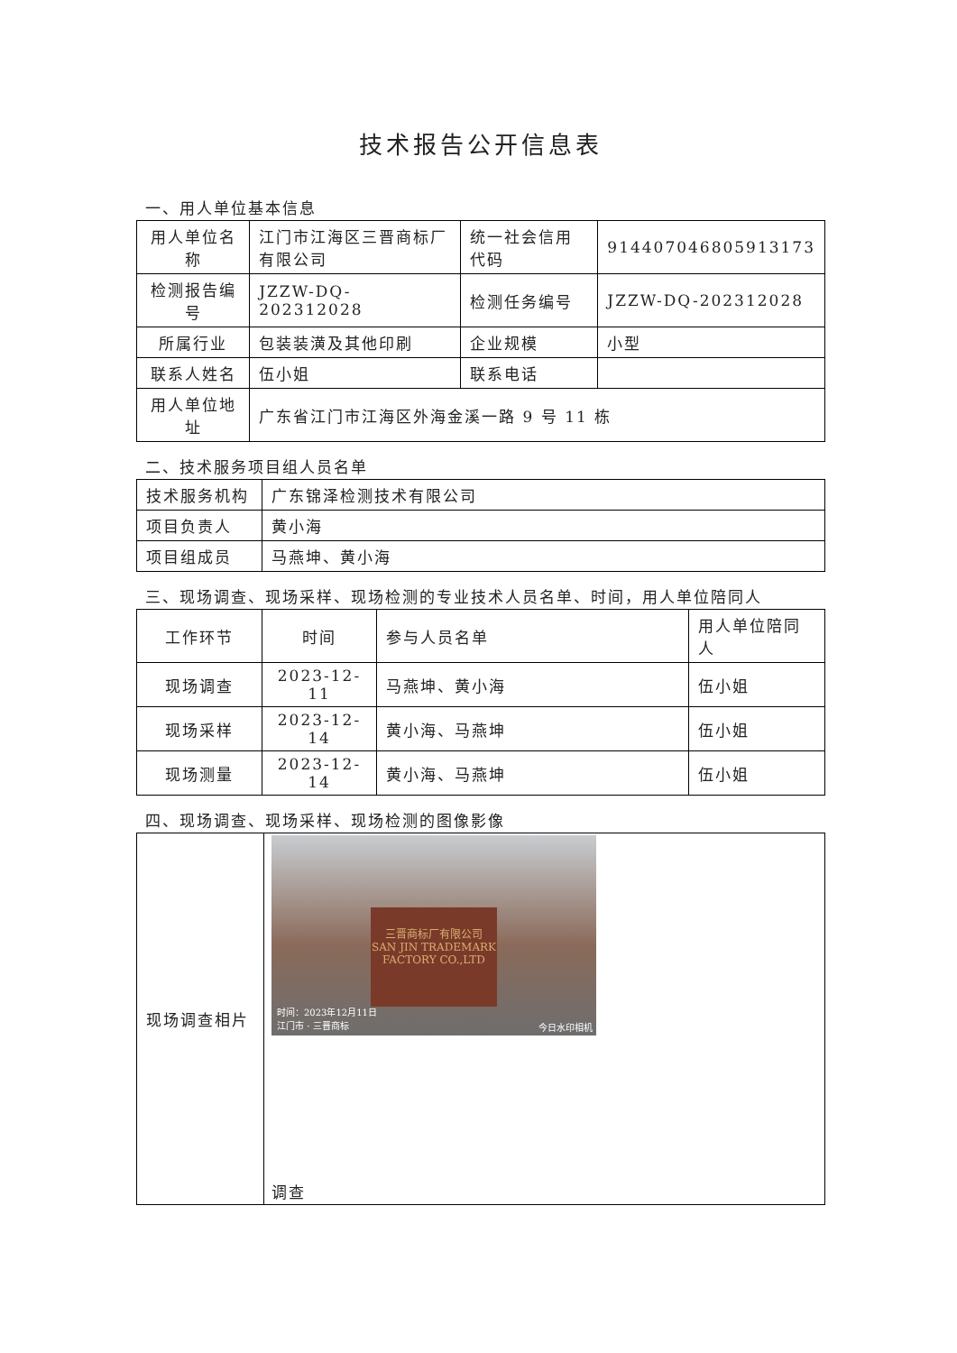技术报告公开信息表
一、用人单位基本信息
| 用人单位名称 | 江门市江海区三晋商标厂有限公司 | 统一社会信用代码 | 914407046805913173 |
| 检测报告编号 | JZZW-DQ-202312028 | 检测任务编号 | JZZW-DQ-202312028 |
| 所属行业 | 包装装潢及其他印刷 | 企业规模 | 小型 |
| 联系人姓名 | 伍小姐 | 联系电话 | |
| 用人单位地址 | 广东省江门市江海区外海金溪一路 9 号 11 栋 | | |
二、技术服务项目组人员名单
| 技术服务机构 | 广东锦泽检测技术有限公司 |
| 项目负责人 | 黄小海 |
| 项目组成员 | 马燕坤、黄小海 |
三、现场调查、现场采样、现场检测的专业技术人员名单、时间，用人单位陪同人
| 工作环节 | 时间 | 参与人员名单 | 用人单位陪同人 |
| --- | --- | --- | --- |
| 现场调查 | 2023-12-11 | 马燕坤、黄小海 | 伍小姐 |
| 现场采样 | 2023-12-14 | 黄小海、马燕坤 | 伍小姐 |
| 现场测量 | 2023-12-14 | 黄小海、马燕坤 | 伍小姐 |
四、现场调查、现场采样、现场检测的图像影像
| 现场调查相片 | 三晋商标厂有限公司 SAN JIN TRADEMARK FACTORY CO.,LTD 时间：2023年12月11日 江门市 · 三晋商标 今日水印相机 调查 |